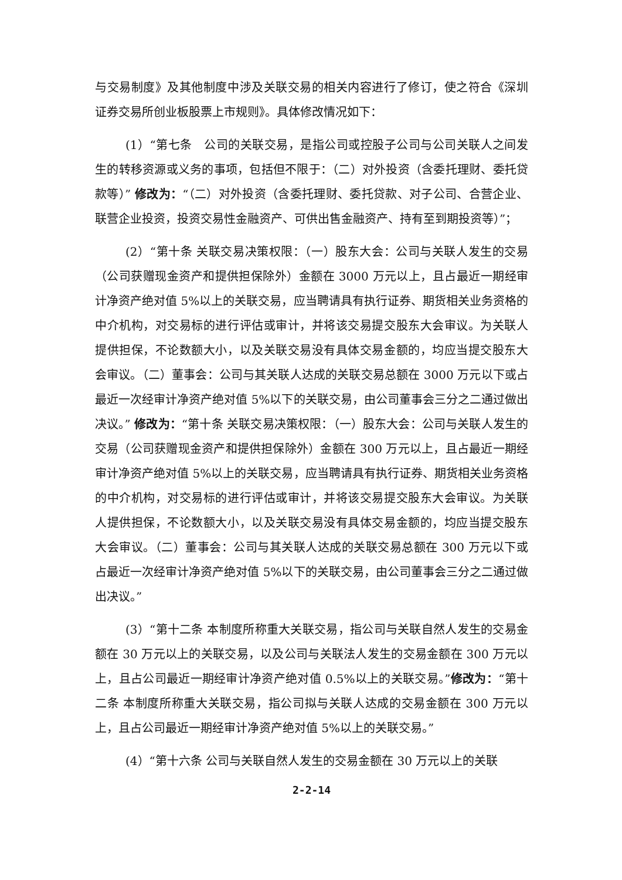与交易制度》及其他制度中涉及关联交易的相关内容进行了修订，使之符合《深圳证券交易所创业板股票上市规则》。具体修改情况如下：
(1）“第七条　公司的关联交易，是指公司或控股子公司与公司关联人之间发生的转移资源或义务的事项，包括但不限于：（二）对外投资（含委托理财、委托贷款等）” 修改为：“（二）对外投资（含委托理财、委托贷款、对子公司、合营企业、联营企业投资，投资交易性金融资产、可供出售金融资产、持有至到期投资等）”；
(2）“第十条 关联交易决策权限：（一）股东大会：公司与关联人发生的交易（公司获赠现金资产和提供担保除外）金额在 3000 万元以上，且占最近一期经审计净资产绝对值 5%以上的关联交易，应当聘请具有执行证券、期货相关业务资格的中介机构，对交易标的进行评估或审计，并将该交易提交股东大会审议。为关联人提供担保，不论数额大小，以及关联交易没有具体交易金额的，均应当提交股东大会审议。（二）董事会：公司与其关联人达成的关联交易总额在 3000 万元以下或占最近一次经审计净资产绝对值 5%以下的关联交易，由公司董事会三分之二通过做出决议。” 修改为：“第十条 关联交易决策权限：（一）股东大会：公司与关联人发生的交易（公司获赠现金资产和提供担保除外）金额在 300 万元以上，且占最近一期经审计净资产绝对值 5%以上的关联交易，应当聘请具有执行证券、期货相关业务资格的中介机构，对交易标的进行评估或审计，并将该交易提交股东大会审议。为关联人提供担保，不论数额大小，以及关联交易没有具体交易金额的，均应当提交股东大会审议。（二）董事会：公司与其关联人达成的关联交易总额在 300 万元以下或占最近一次经审计净资产绝对值 5%以下的关联交易，由公司董事会三分之二通过做出决议。”
(3）“第十二条 本制度所称重大关联交易，指公司与关联自然人发生的交易金额在 30 万元以上的关联交易，以及公司与关联法人发生的交易金额在 300 万元以上，且占公司最近一期经审计净资产绝对值 0.5%以上的关联交易。”修改为：“第十二条 本制度所称重大关联交易，指公司拟与关联人达成的交易金额在 300 万元以上，且占公司最近一期经审计净资产绝对值 5%以上的关联交易。”
(4）“第十六条 公司与关联自然人发生的交易金额在 30 万元以上的关联
2-2-14